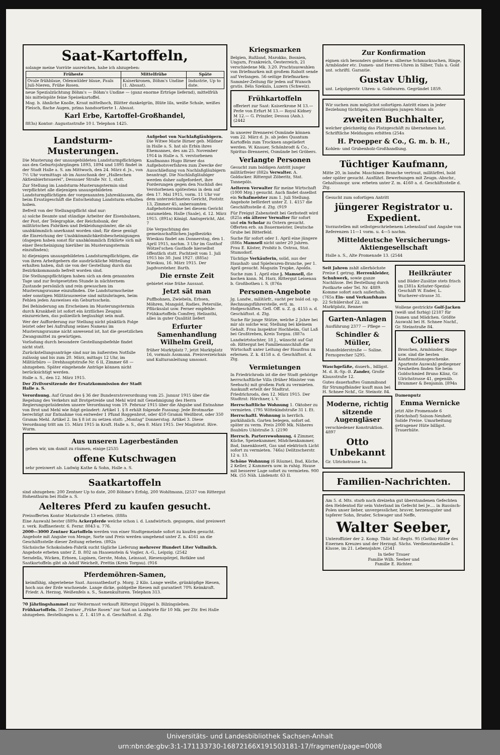Saat-Kartoffeln,
solange meine Vorräte ausreichen, habe ich abzugeben:
| Früheste | Mittelfrühe | Späte |
| --- | --- | --- |
| Ovale frühblaue, Odenwälder blaue, Pauls Juli-Nieren, Frühe Rosen. | Kaiserkronen, Böhm's Undine (1. Absaat). | Industrie, Up to date. |
neue Spezialzüchtung Böhm's — Böhm's Undine — (ganz enorme Erträge liefernd), mittelfrüh bis mittelspäte feine Speisekartoffel.
Mag. b. ähnliche Knolle, Kraut mittelhoch, Blätter dunkelgrün, Blüte lila, weiße Schale, weißes Fleisch, flache Augen, prima handsortierte 1. Absaat.
Karl Erbe, Kartoffel-Großhandel,
883a) Kontor: Augustastraße 10 I. Telephon 1425.
Landsturm-Musterungen.
Die Musterung der unausgebildeten Landsturmpflichtigen aus den Geburtsjahrgängen 1893, 1894 und 1895 findet in der Stadt Halle a. S. am Mittwoch, den 24. März d. Js., von 7½ Uhr vormittags ab im Ausschank der „Halleschen Aktienbierbrauerei", Dessauer Straße Nr. 1, statt.
Zur Stellung im Landsturm-Musterungstermin sind verpflichtet alle diejenigen unausgebildeten Landsturmpflichtigen der vorgenannten Jahresklassen, die beim Ersatzgeschäft die Entscheidung Landsturm erhalten haben.
Befreit von der Stellungspflicht sind nur:
a) solche Beamte und ständige Arbeiter der Eisenbahnen, der Post, der Telegraphie, der Reichsbank, der militärischen Fabriken und Bekleidungsämter, die als unabkömmlich anerkannt worden sind; für diese genügt die Einreichung der Unabkömmlichkeitsbescheinigungen (dagegen haben sonst für unabkömmlich Erklärte sich mit einer Bescheinigung hierüber im Musterungstermin einzufinden);
b) diejenigen unausgebildeten Landsturmpflichtigen, die von ihren Arbeitgebern die ausdrückliche Mitteilung erhalten haben, daß sie von der Gestellung durch das Bezirkskommando befreit worden sind.
Die Stellungspflichtigen haben sich an dem genannten Tage und zur festgesetzten Stunde in nüchternem Zustande persönlich und rein gewaschen im Musterungsraume einzufinden. Die Landsturmscheine oder sonstigen Militärausweise sind mitzubringen, beim Fehlen jeden Ausweises ein Geburtsschein.
Bei Behinderung am Erscheinen im Musterungstermin durch Krankheit ist sofort ein ärztliches Zeugnis einzureichen, das polizeilich beglaubigt sein muß.
Wer der Aufforderung zur Stellung nicht pünktlich Folge leistet oder bei Aufrufung seines Namens im Musterungsraume nicht anwesend ist, hat die gesetzlichen Zwangsmittel zu gewärtigen.
Vorladung durch besondere Gestellungsbefehle findet nicht statt.
Zurückstellungsanträge sind nur im äußersten Notfalle zulässig und bis zum 20. März, mittags 12 Uhr, im Militärbüro — Drehhauptstraße Nr. 6 II, Zimmer 68 — abzugeben. Später eingehende Anträge können nicht berücksichtigt werden.
Halle a. S., den 12. März 1915.
Der Zivilvorsitzende der Ersatzkommission der Stadt Halle a. S.
Aufgebot von Nachlaßgläubigern. Die Witwe Marie Birner geb. Mildner in Halle a. S. hat als Erbin ihres Ehemannes, des am 25. November 1914 in Halle a. S. verstorbenen Kaufmanns Hugo Birner das Aufgebotsverfahren zum Zwecke der Ausschließung von Nachlaßgläubigern beantragt. Die Nachlaßgläubiger werden daher aufgefordert, ihre Forderungen gegen den Nachlaß des Verstorbenen spätestens in dem auf den 17. Mai 1915, vorm. 11 Uhr vor dem unterzeichneten Gericht, Poststr. 13, Zimmer 45, anberaumten Aufgebotstermine bei diesem Gericht anzumelden. Halle (Saale), d. 12. März 1915. (891a) Königl. Amtsgericht, Abt. 7
Die Verpachtung des gemeinschaftlichen Jagdbezirks Wieskau findet am Donnerstag, den 1. April 1915, nachm. 3 Uhr im Gasthof Wötzel'schen Gasthofe hierselbst öffentlich statt. Pachtzeit vom 1. Juli 1915 bis 30. Juni 1927. (885a) Wieskau, 16. März 1915. Der Jagdvorsteher. Barth.
Die ernste Zeit
gebietet eine frühe Aussaat.
Jetzt sät man
Puffbohnen, Zwiebeln, Erbsen, Möhren, Mangold, Radies, Petersilie, Pflücksalat usw. Ferner empfehle: Frühkartoffeln Comfrey, Helianthi, alles in guter Qualität liefert
Erfurter Samenhandlung Wilhelm Greil,
früher Marktplatz 7, jetzt Marktplatz 16, vormals Assmann. Preisverzeichnis und Kulturanleitung umsonst.
Verordnung. Auf Grund des § 36 der Bundesratsverordnung vom 25. Januar 1915 über die Regelung des Verkehrs mit Brotgetreide und Mehl wird mit Genehmigung des Herrn Regierungspräsidenten unsere Verordnung vom 19. Februar 1915 über die Abgabe und Entnahme von Brot und Mehl wie folgt geändert: Artikel 1. § 8 erhält folgende Fassung: Jede Brotmarke berechtigt zur Entnahme von entweder 1 Pfund Roggenbrot, oder 450 Gramm Weißbrot, oder 350 Gramm Mehl. Artikel 2. Im § 8 ist zu setzen statt: „Montag" Donnerstag. Artikel 3. Diese Verordnung tritt am 15. März 1915 in Kraft. Halle a. S., den 8. März 1915. Der Magistrat. Rive. Wurm.
Aus unseren Lagerbeständen
geben wir, um damit zu räumen, einige [2535
offene Kutschwagen
sehr preiswert ab. Ludwig Kathe & Sohn, Halle a. S.
Saatkartoffeln
sind abzugeben: 200 Zentner Up to date, 200 Böhme's Erfolg, 200 Wohltmann, [2537 von Rittergut Hohenthurm bei Halle a. S.
Aelteres Pferd zu kaufen gesucht.
Preisofferten Kontor Markstraße 13 erbeten. (888a
Eine Auswahl bester (889a Ackerpferde welche schon i. d. Landwirtsch. gegangen, sind preiswert z. verk. Raffineriestr. 6. Fernr. 8043 u. 776.
2000—3000 Zentner Kartoffeln werden von einer Stadtgemeinde sofort zu kaufen gesucht. Angebote mit Angabe von Menge, Sorte und Preis werden umgehend unter Z. n. 4161 an die Geschäftsstelle dieser Zeitung erbeten. (892a
Sächsische Schokoladen-Fabrik sucht tägliche Lieferung mehrerer Hundert Liter Vollmilch. Angebote erbeten unter Z. B. 802 an Haasenstein & Vogler, A.-G., Leipzig. (2542
Seradella, Wicken, Erbsen, Lupinen, Gerste, Mohn, Leinsaat, Riesenspörgel, Rotklee und Saatkartoffeln gibt ab Adolf Weichelt, Prettin (Kreis Torgau). (916
Pferdemöhren-Samen,
keimfähig, abgeriebene Saat. Aussaatbedarf p. Morg. 2 Kilo. Lange weiße, grünköpfige Riesen, hoch aus der Erde wachsende. Lange dicke, goldgelbe Riesen mit garantiert 70% Keimkraft. Friedr. A. Herzog, Weißenfels a. S., Samenkulturen. Telephon 313.
70 Jährlingshammel zur Weitermast verkauft Rittergut Düppel b. Bilzingsleben.
Frühkartoffeln. 50 Zentner „Frühe Rosen" zur Saat an Landwirte für 10 Mk. per Ztr. frei Halle abzugeben. Bestellungen u. Z. 1. 4159 a. d. Geschäftsst. d. Ztg.
Kriegsmarken
Belgien, Rußland, Marokko, Bosnien, Ungarn, Frankreich, Oesterreich, 21 verschiedene Mk. 3.20. Prachtauswahlen von Briefmarken mit großem Rabatt sende auf Verlangen. 56-seitige Briefmarken-Sammler-Zeitung für jeden auf Wunsch gratis. Béla Szekula, Luzern (Schweiz).
Frühkartoffeln
offeriert zur Saat: Kaiserkrone M 13.— Perle von Erfurt M 13.— Royal Kidney M 12.— G. Prinzler, Dessau (Anh.). (2442
In unserer Brennerei Osmünde können vom 22. März d. Js. ab jedes Quantum Kartoffeln zum Trocknen angeliefert werden. W. Knauer, Schönbrodt & Co., Spiritus-Brennerei, Osmünde bei Gröbers.
Verlangte Personen
Gesucht zum baldigen Antritt junger militärfreier (882a Verwalter. A. Goldacker. Rittergut Zöberitz, Stat. Tannepöls.
Aelteren Verwalter für meine Wirtschaft (1000 Mrg.) gesucht. Auch findet daselbst ein Schafmeister zum 1. Juli Stellung. Angebote befördert unter Z. 1. 4157 die Geschäftsstelle d. Ztg. (919
Für Freigut Zabenstedt bei Gerbstedt wird (825a ein älterer Verwalter für sofort und ein Scholar zu Ostern gesucht. Offerten erb. an Bauermeister, Deutsche Grube bei Bitterfeld.
Suche für sofort oder 1. April eine jüngere (886a Mamsell nicht unter 20 Jahren. Frau E. Köster, Probitz b. Ostrau, Stat. Stumsdorf.
Tüchtige Verkäuferin, solid, aus der Haushalt- und Spielwaren-Branche, per 1. April gesucht. Magazin Trupke, Apolda.
Suche zum 1. April eine j. Mamsell, die kochen kann. M. Harz, Rittergut Leisenau b. Großbothen i. S. (876a
Personen-Angebote
Jg. Landw., militärfr., sucht per bald od. sp. Rechnungsführerstelle, evtl. m. Hofgeschäften. Gefl. Off. u. Z. g. 4155 a. d. Geschäftsst. d. Ztg.
Suche für junge Stütze, welche 2 Jahre bei mir als solche war, Stellung bei kleinem Gehalt. Frau Inspektor Hochheim, Gut Laß bei Großtreben, Kreis Torgau. (887a
Landwirtstochter, 18 J., wünscht auf Gut ob. Rittergut bei Familienanschluß die Wirtschaft unter Leitung der Hausfrau zu erlernen. Z. k. 4158 a. d. Geschäftsst. d. Ztg.
Vermietungen
In Friedrichroda ist die der Stadt gehörige herrschaftliche Villa (früher Minister von Seebach) mit großem Park zu vermieten. Auskunft erteilt der Stadtrat. Friedrichroda, den 12. März 1915. Der Stadtrat: Hörchner, i. V.
Herrschaftliche Wohnung 1. Oktober zu vermieten. (795 Wittekindstraße 31 I. Et.
Herrschaftl. Wohnung in herrlich. parkähnlich. Garten belegen, sofort od. später zu verm. Preis 2000 Mk. Näheres Baubüro Uhlstraße 3. (2190
Herrsch. Parterrewohnung, 4 Zimmer, Küche, Speisekammer, Mädchenkammer, Bad, Innenklosett, Gas und elektrisch Licht sofort zu vermieten. 746a) Delitzscherstr. 12 u. 13.
Schöne Wohnung (6 Räume), Bad, Küche, 2 Keller, 2 Kammern usw. in ruhig. Hause mit besserer Lage sofort zu vermieten. 900 Mk. (55 Näh. Lindenstr. 63 II.
Zur Konfirmation
eignen sich besonders goldene u. silberne Schmucksachen, Ringe, Armbänder etc. Damen- und Herren-Uhren in Silber, Tula u. Gold unt. schriftl. Garantie.
Gustav Uhlig,
unt. Leipzigerstr. Uhren- u. Goldwaren. Gegründet 1859.
Wir suchen zum möglichst sofortigen Antritt einen in jeder Beziehung tüchtigen, zuverlässigen jungen Mann als
zweiten Buchhalter,
welcher gleichzeitig das Platzgeschäft zu übernehmen hat. Schriftliche Meldungen erbitten (254a
H. Proepper & Co., G. m. b. H.,
Kohlen- und Grubenholz-Großhandlung.
Tüchtiger Kaufmann,
Mitte 20, in landw. Maschinen-Branche vertraut, militärfrei, bald oder später gesucht. Ausführl. Bewerbungen mit Zeugn.-Abschr., Gehaltsanspr. usw. erbeten unter Z. m. 4160 a. d. Geschäftsstelle d. Ztg.
Gesucht zum sofortigen Antritt
jüngerer Registrator u. Expedient.
Vorzustellen mit selbstgeschriebenem Lebenslauf und Angabe von Referenzen 11—1 vorm. u. 4—5 nachm.
Mitteldeutsche Versicherungs-Aktiengesellschaft
Halle a. S., Alte Promenade 13. (2544
Seit Jahren zahlt allerhöchste Preise f. getrag. Herrenkleider, Schuhwerk, sowie ganze Nachlässe. Bei Bestellung durch Postkarte oder Tel. Nr. 4889. Komme sofort auch außerhalb. (765a Ein- und Verkaufshaus 22 Schülershof 22, am Marktplatz, Renner.
Garten-Anlagen
Ausführung 2377 — Pflege —
Schindler & Müller,
Mansfelderstraße — Saline. Fernsprecher 5295.
Waschgefäße, dauerh., billigst. M. d. R.-Sp.-B. Zander, Große Klausstraße 12.
Gutes dauerhaftes Gummiband für Strumpfbänder kauft man bei H. Schnee Nchf., Gr. Steinstr. 84.
Moderne, richtig sitzende Augengläser
verschiedener Konstruktion. 4897
Otto Unbekannt
Gr. Ulrichstrasse 1a.
Heilkräuter
und Bäder-Zusätze stets frisch im [381a Kräuter-Spezial-Geschäft W. Ender, L. Wucherer-strasse 31.
Wollene gestrickte Golf-Jacken (weiß und farbig) [2187 für Damen und Mädchen. Größte Auswahl bei H. Schnee Nachf., Gr. Steinstraße 84.
Colliers
Broschen, Armbänder, Ringe usw. sind die besten Konfirmationsgeschenke. Aparteste Auswahl gediegener Neuheiten finden Sie beim Goldschmied Bruno Klinz, Gr. Ulrichstrasse 41, gegenüb. Brummer & Benjamin. [894a
Damenputz
Emma Wernicke
jetzt Alte Promenade 6 (Reichshof) Saison-Neuheit. Solide Preise. Umarbeitung getragener Hüte billigst. Trauerhüte.
Familien-Nachrichten.
Am 5. d. Mts. starb nach dreizehn gut überstandenen Gefechten den Heldentod für sein Vaterland im Gefecht bei Je.... in Russisch-Polen unser lieber, unvergesslicher, braver, herzensguter und tapferer Sohn, Bruder, Schwager und Neffe,
Walter Seeber,
Unteroffizier der 2. Komp. Thür. Inf.-Regts. 95 (Gotha) Ritter des Eisernen Kreuzes und der Herzogl. Sächs. Verdienstmedaille I. Klasse, im 21. Lebensjahre. (2541
In tiefer Trauer
Familie Wilh. Seeber und
Familie E. Richter.
Universitäts- und Landesbibliothek Sachsen-Anhalt
urn:nbn:de:gbv:3:1-171133730-16872166X191503181-17/fragment/page=0008